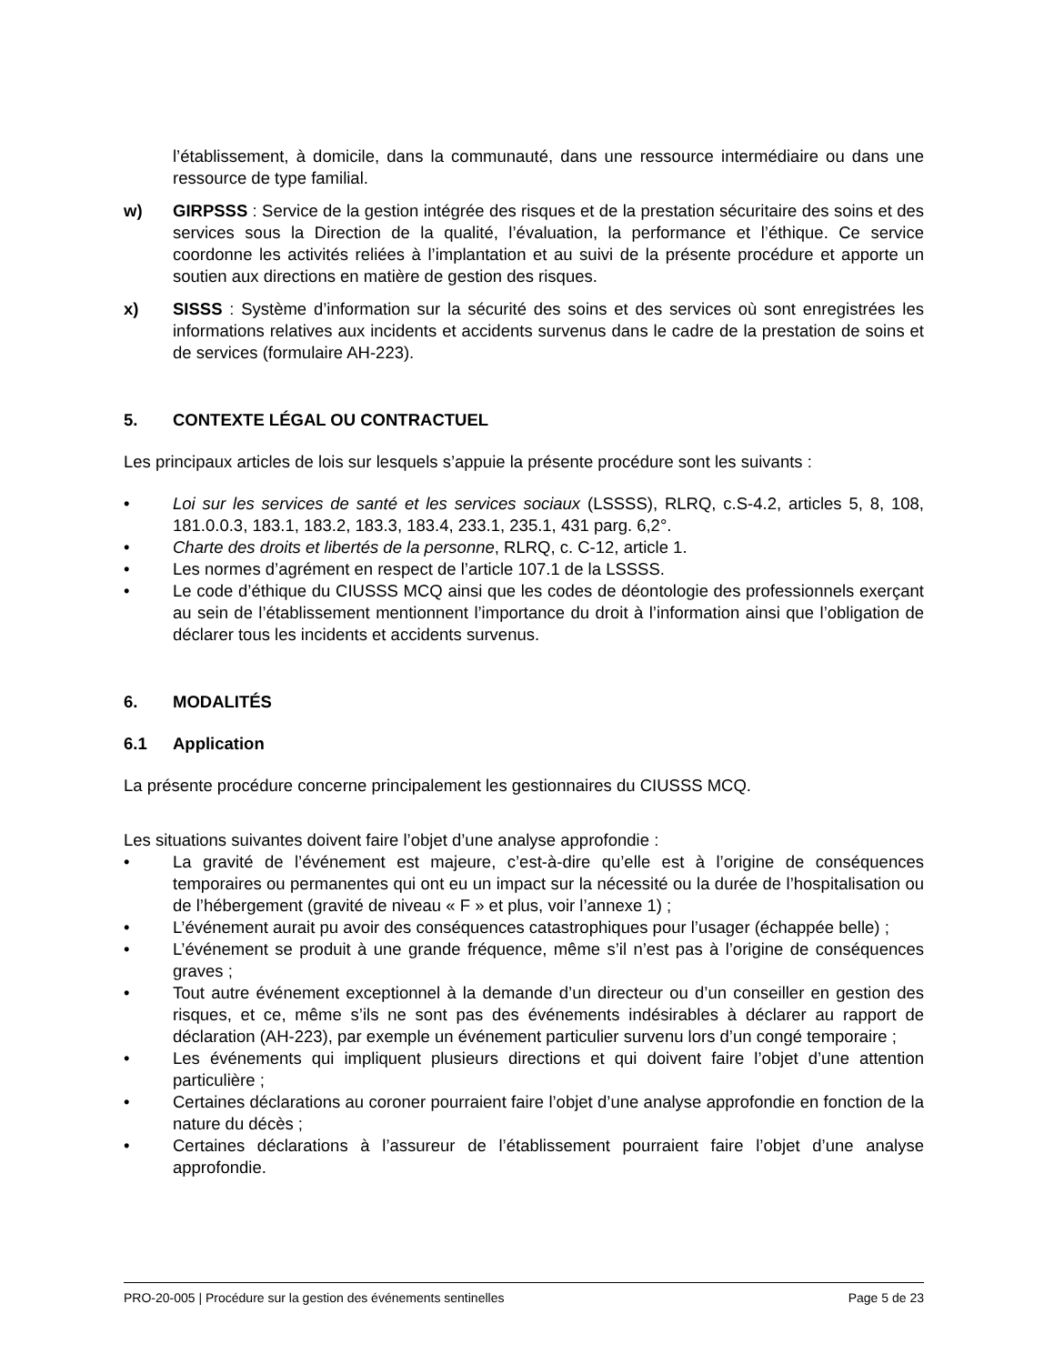l’établissement, à domicile, dans la communauté, dans une ressource intermédiaire ou dans une ressource de type familial.
w) GIRPSSS : Service de la gestion intégrée des risques et de la prestation sécuritaire des soins et des services sous la Direction de la qualité, l’évaluation, la performance et l’éthique. Ce service coordonne les activités reliées à l’implantation et au suivi de la présente procédure et apporte un soutien aux directions en matière de gestion des risques.
x) SISSS : Système d’information sur la sécurité des soins et des services où sont enregistrées les informations relatives aux incidents et accidents survenus dans le cadre de la prestation de soins et de services (formulaire AH-223).
5. CONTEXTE LÉGAL OU CONTRACTUEL
Les principaux articles de lois sur lesquels s’appuie la présente procédure sont les suivants :
• Loi sur les services de santé et les services sociaux (LSSSS), RLRQ, c.S-4.2, articles 5, 8, 108, 181.0.0.3, 183.1, 183.2, 183.3, 183.4, 233.1, 235.1, 431 parg. 6,2°.
• Charte des droits et libertés de la personne, RLRQ, c. C-12, article 1.
• Les normes d’agrément en respect de l’article 107.1 de la LSSSS.
• Le code d’éthique du CIUSSS MCQ ainsi que les codes de déontologie des professionnels exerçant au sein de l’établissement mentionnent l’importance du droit à l’information ainsi que l’obligation de déclarer tous les incidents et accidents survenus.
6. MODALITÉS
6.1 Application
La présente procédure concerne principalement les gestionnaires du CIUSSS MCQ.
Les situations suivantes doivent faire l’objet d’une analyse approfondie :
• La gravité de l’événement est majeure, c’est-à-dire qu’elle est à l’origine de conséquences temporaires ou permanentes qui ont eu un impact sur la nécessité ou la durée de l’hospitalisation ou de l’hébergement (gravité de niveau « F » et plus, voir l’annexe 1) ;
• L’événement aurait pu avoir des conséquences catastrophiques pour l’usager (échappée belle) ;
• L’événement se produit à une grande fréquence, même s’il n’est pas à l’origine de conséquences graves ;
• Tout autre événement exceptionnel à la demande d’un directeur ou d’un conseiller en gestion des risques, et ce, même s’ils ne sont pas des événements indésirables à déclarer au rapport de déclaration (AH-223), par exemple un événement particulier survenu lors d’un congé temporaire ;
• Les événements qui impliquent plusieurs directions et qui doivent faire l’objet d’une attention particulière ;
• Certaines déclarations au coroner pourraient faire l’objet d’une analyse approfondie en fonction de la nature du décès ;
• Certaines déclarations à l’assureur de l’établissement pourraient faire l’objet d’une analyse approfondie.
PRO-20-005 | Procédure sur la gestion des événements sentinelles Page 5 de 23